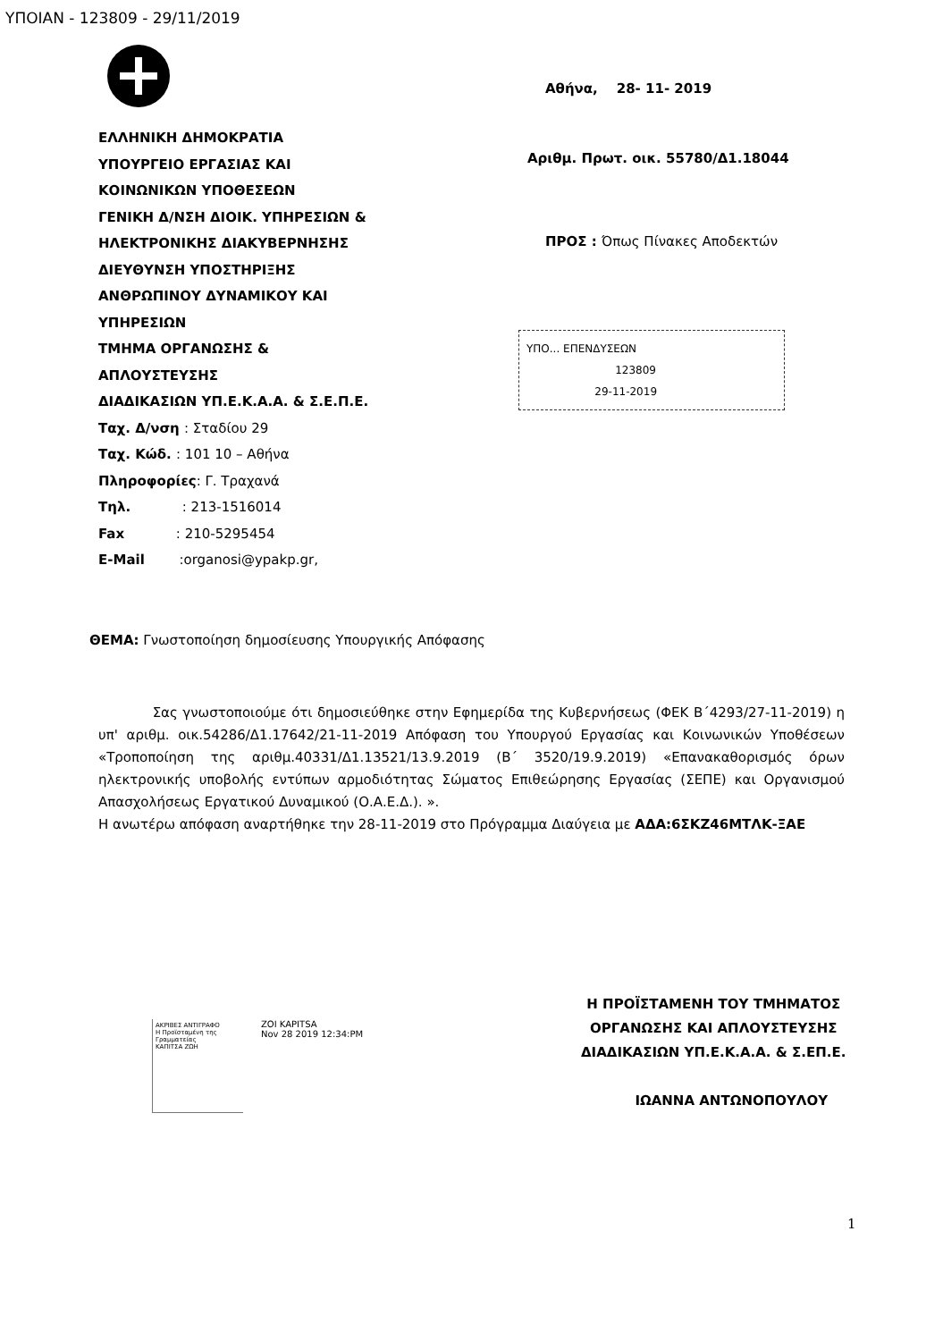ΥΠΟΙΑΝ - 123809 - 29/11/2019
ΕΛΛΗΝΙΚΗ ΔΗΜΟΚΡΑΤΙΑ
ΥΠΟΥΡΓΕΙΟ ΕΡΓΑΣΙΑΣ ΚΑΙ
ΚΟΙΝΩΝΙΚΩΝ ΥΠΟΘΕΣΕΩΝ
ΓΕΝΙΚΗ Δ/ΝΣΗ ΔΙΟΙΚ. ΥΠΗΡΕΣΙΩΝ &
ΗΛΕΚΤΡΟΝΙΚΗΣ ΔΙΑΚΥΒΕΡΝΗΣΗΣ
ΔΙΕΥΘΥΝΣΗ ΥΠΟΣΤΗΡΙΞΗΣ
ΑΝΘΡΩΠΙΝΟΥ ΔΥΝΑΜΙΚΟΥ ΚΑΙ
ΥΠΗΡΕΣΙΩΝ
ΤΜΗΜΑ ΟΡΓΑΝΩΣΗΣ &
ΑΠΛΟΥΣΤΕΥΣΗΣ
ΔΙΑΔΙΚΑΣΙΩΝ ΥΠ.Ε.Κ.Α.Α. & Σ.Ε.Π.Ε.
Ταχ. Δ/νση : Σταδίου 29
Ταχ. Κώδ. : 101 10 – Αθήνα
Πληροφορίες: Γ. Τραχανά
Τηλ. : 213-1516014
Fax : 210-5295454
E-Mail :organosi@ypakp.gr,
Αθήνα, 28- 11- 2019
Αριθμ. Πρωτ. οικ. 55780/Δ1.18044
ΠΡΟΣ : Όπως Πίνακες Αποδεκτών
ΥΠΟ... ΕΠΕΝΔΥΣΕΩΝ
123809
29-11-2019
ΘΕΜΑ: Γνωστοποίηση δημοσίευσης Υπουργικής Απόφασης
Σας γνωστοποιούμε ότι δημοσιεύθηκε στην Εφημερίδα της Κυβερνήσεως (ΦΕΚ Β΄4293/27-11-2019) η υπ' αριθμ. οικ.54286/Δ1.17642/21-11-2019 Απόφαση του Υπουργού Εργασίας και Κοινωνικών Υποθέσεων «Τροποποίηση της αριθμ.40331/Δ1.13521/13.9.2019 (Β΄ 3520/19.9.2019) «Επανακαθορισμός όρων ηλεκτρονικής υποβολής εντύπων αρμοδιότητας Σώματος Επιθεώρησης Εργασίας (ΣΕΠΕ) και Οργανισμού Απασχολήσεως Εργατικού Δυναμικού (Ο.Α.Ε.Δ.). ».
Η ανωτέρω απόφαση αναρτήθηκε την 28-11-2019 στο Πρόγραμμα Διαύγεια με ΑΔΑ:6ΣΚΖ46ΜΤΛΚ-ΞΑΕ
ΑΚΡΙΒΕΣ ΑΝΤΙΓΡΑΦΟ
Η Προϊσταμένη της Γραμματείας
ΚΑΠΙΤΣΑ ΖΩΗ
ZOI KAPITSA
Nov 28 2019 12:34:PM
Η ΠΡΟΪΣΤΑΜΕΝΗ ΤΟΥ ΤΜΗΜΑΤΟΣ
ΟΡΓΑΝΩΣΗΣ ΚΑΙ ΑΠΛΟΥΣΤΕΥΣΗΣ
ΔΙΑΔΙΚΑΣΙΩΝ ΥΠ.Ε.Κ.Α.Α. & Σ.ΕΠ.Ε.
ΙΩΑΝΝΑ ΑΝΤΩΝΟΠΟΥΛΟΥ
1